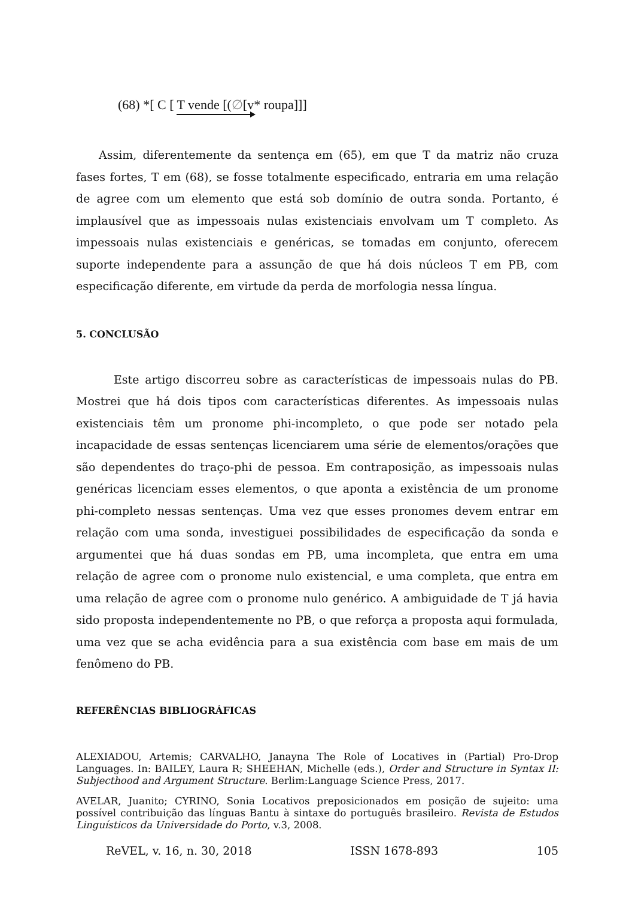(68) *[ C [ T vende [(∅[v* roupa]]]
Assim, diferentemente da sentença em (65), em que T da matriz não cruza fases fortes, T em (68), se fosse totalmente especificado, entraria em uma relação de agree com um elemento que está sob domínio de outra sonda. Portanto, é implausível que as impessoais nulas existenciais envolvam um T completo. As impessoais nulas existenciais e genéricas, se tomadas em conjunto, oferecem suporte independente para a assunção de que há dois núcleos T em PB, com especificação diferente, em virtude da perda de morfologia nessa língua.
5. CONCLUSÃO
Este artigo discorreu sobre as características de impessoais nulas do PB. Mostrei que há dois tipos com características diferentes. As impessoais nulas existenciais têm um pronome phi-incompleto, o que pode ser notado pela incapacidade de essas sentenças licenciarem uma série de elementos/orações que são dependentes do traço-phi de pessoa. Em contraposição, as impessoais nulas genéricas licenciam esses elementos, o que aponta a existência de um pronome phi-completo nessas sentenças. Uma vez que esses pronomes devem entrar em relação com uma sonda, investiguei possibilidades de especificação da sonda e argumentei que há duas sondas em PB, uma incompleta, que entra em uma relação de agree com o pronome nulo existencial, e uma completa, que entra em uma relação de agree com o pronome nulo genérico. A ambiguidade de T já havia sido proposta independentemente no PB, o que reforça a proposta aqui formulada, uma vez que se acha evidência para a sua existência com base em mais de um fenômeno do PB.
REFERÊNCIAS BIBLIOGRÁFICAS
ALEXIADOU, Artemis; CARVALHO, Janayna The Role of Locatives in (Partial) Pro-Drop Languages. In: BAILEY, Laura R; SHEEHAN, Michelle (eds.), Order and Structure in Syntax II: Subjecthood and Argument Structure. Berlim:Language Science Press, 2017.
AVELAR, Juanito; CYRINO, Sonia Locativos preposicionados em posição de sujeito: uma possível contribuição das línguas Bantu à sintaxe do português brasileiro. Revista de Estudos Linguísticos da Universidade do Porto, v.3, 2008.
ReVEL, v. 16, n. 30, 2018 ISSN 1678-893 105